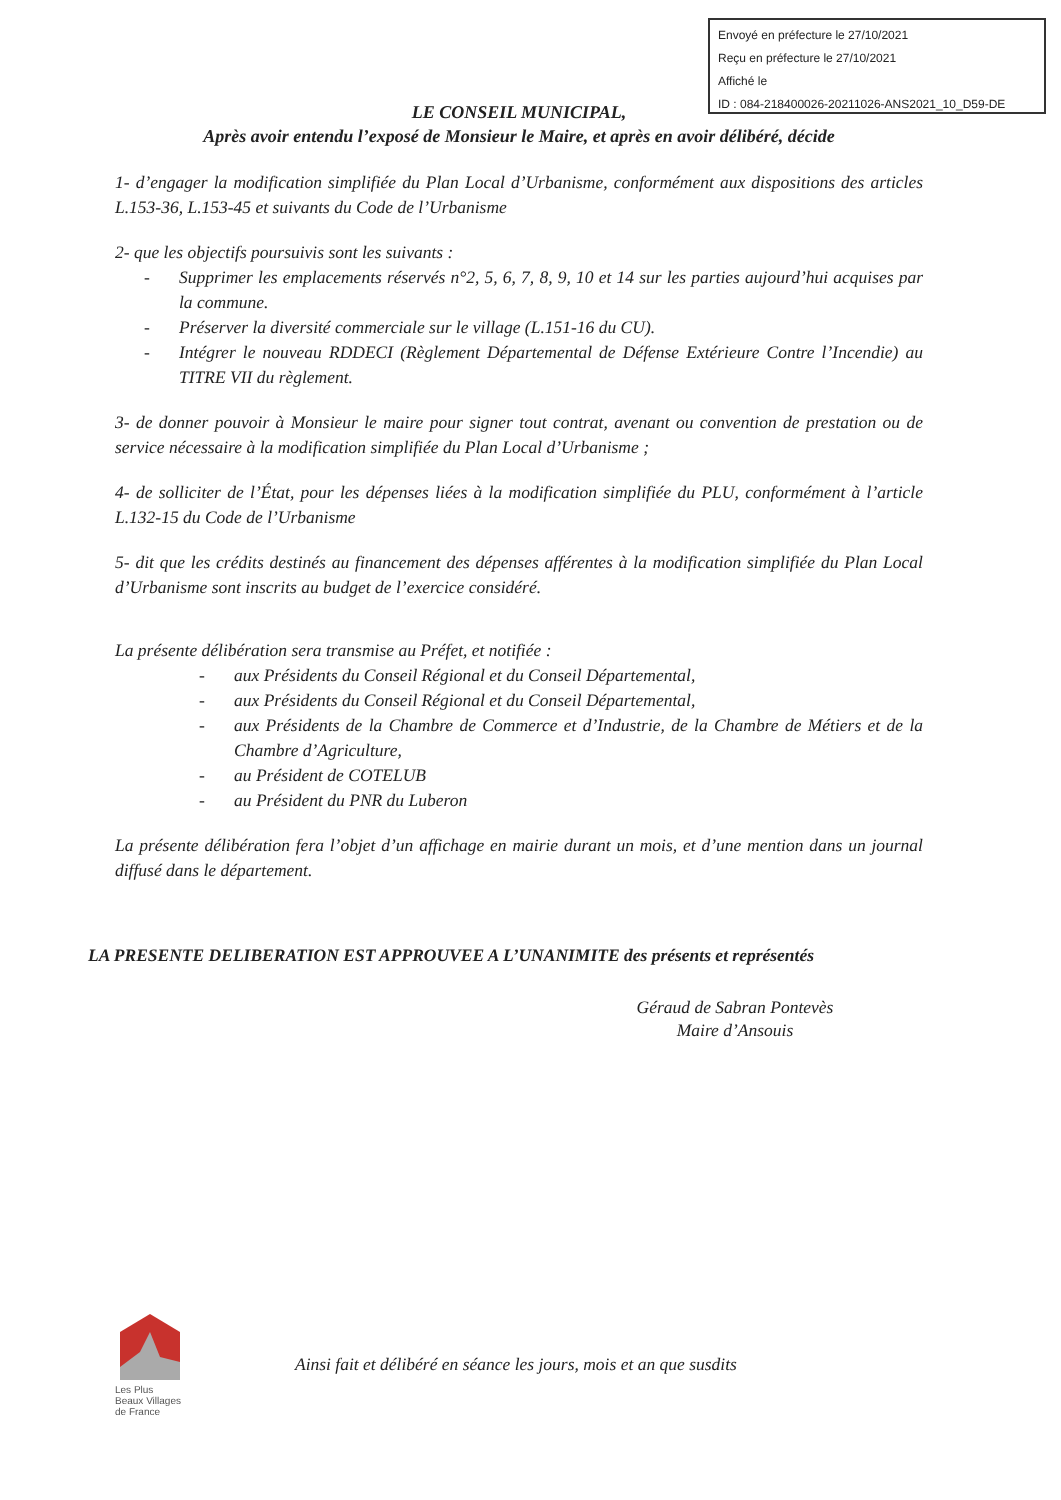Envoyé en préfecture le 27/10/2021
Reçu en préfecture le 27/10/2021
Affiché le
ID : 084-218400026-20211026-ANS2021_10_D59-DE
LE CONSEIL MUNICIPAL,
Après avoir entendu l’exposé de Monsieur le Maire, et après en avoir délibéré, décide
1- d’engager la modification simplifiée du Plan Local d’Urbanisme, conformément aux dispositions des articles L.153-36, L.153-45 et suivants du Code de l’Urbanisme
2- que les objectifs poursuivis sont les suivants :
- Supprimer les emplacements réservés n°2, 5, 6, 7, 8, 9, 10 et 14 sur les parties aujourd’hui acquises par la commune.
- Préserver la diversité commerciale sur le village (L.151-16 du CU).
- Intégrer le nouveau RDDECI (Règlement Départemental de Défense Extérieure Contre l’Incendie) au TITRE VII du règlement.
3- de donner pouvoir à Monsieur le maire pour signer tout contrat, avenant ou convention de prestation ou de service nécessaire à la modification simplifiée du Plan Local d’Urbanisme ;
4- de solliciter de l’État, pour les dépenses liées à la modification simplifiée du PLU, conformément à l’article L.132-15 du Code de l’Urbanisme
5- dit que les crédits destinés au financement des dépenses afférentes à la modification simplifiée du Plan Local d’Urbanisme sont inscrits au budget de l’exercice considéré.
La présente délibération sera transmise au Préfet, et notifiée :
- aux Présidents du Conseil Régional et du Conseil Départemental,
- aux Présidents du Conseil Régional et du Conseil Départemental,
- aux Présidents de la Chambre de Commerce et d’Industrie, de la Chambre de Métiers et de la Chambre d’Agriculture,
- au Président de COTELUB
- au Président du PNR du Luberon
La présente délibération fera l’objet d’un affichage en mairie durant un mois, et d’une mention dans un journal diffusé dans le département.
LA PRESENTE DELIBERATION EST APPROUVEE A L’UNANIMITE des présents et représentés
Géraud de Sabran Pontevès
Maire d’Ansouis
Les Plus
Beaux Villages
de France
Ainsi fait et délibéré en séance les jours, mois et an que susdits